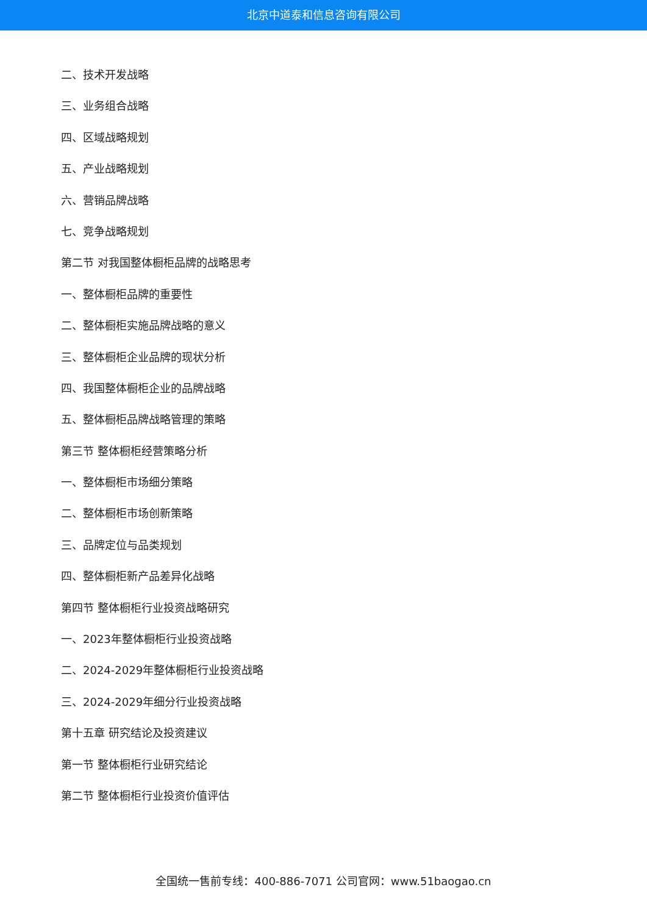北京中道泰和信息咨询有限公司
二、技术开发战略
三、业务组合战略
四、区域战略规划
五、产业战略规划
六、营销品牌战略
七、竞争战略规划
第二节 对我国整体橱柜品牌的战略思考
一、整体橱柜品牌的重要性
二、整体橱柜实施品牌战略的意义
三、整体橱柜企业品牌的现状分析
四、我国整体橱柜企业的品牌战略
五、整体橱柜品牌战略管理的策略
第三节 整体橱柜经营策略分析
一、整体橱柜市场细分策略
二、整体橱柜市场创新策略
三、品牌定位与品类规划
四、整体橱柜新产品差异化战略
第四节 整体橱柜行业投资战略研究
一、2023年整体橱柜行业投资战略
二、2024-2029年整体橱柜行业投资战略
三、2024-2029年细分行业投资战略
第十五章 研究结论及投资建议
第一节 整体橱柜行业研究结论
第二节 整体橱柜行业投资价值评估
全国统一售前专线：400-886-7071 公司官网：www.51baogao.cn